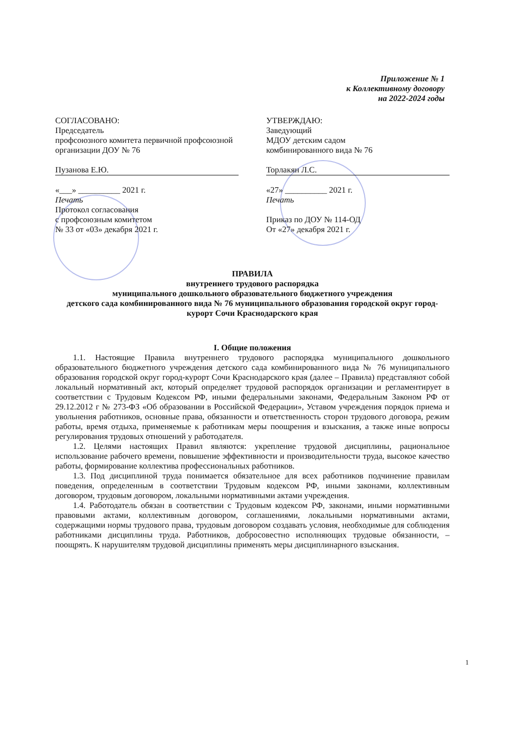Приложение № 1
к Коллективному договору
на 2022-2024 годы
СОГЛАСОВАНО:
Председатель
профсоюзного комитета первичной профсоюзной организации ДОУ № 76
Пузанова Е.Ю.
«___» __________ 2021 г.
Печать
Протокол согласования
с профсоюзным комитетом
№ 33 от «03» декабря 2021 г.
УТВЕРЖДАЮ:
Заведующий
МДОУ детским садом
комбинированного вида № 76
Торлакян Л.С.
«27» __________ 2021 г.
Печать
Приказ по ДОУ № 114-ОД
От «27» декабря 2021 г.
ПРАВИЛА
внутреннего трудового распорядка
муниципального дошкольного образовательного бюджетного учреждения
детского сада комбинированного вида № 76 муниципального образования городской округ город-курорт Сочи Краснодарского края
I. Общие положения
1.1. Настоящие Правила внутреннего трудового распорядка муниципального дошкольного образовательного бюджетного учреждения детского сада комбинированного вида № 76 муниципального образования городской округ город-курорт Сочи Краснодарского края (далее – Правила) представляют собой локальный нормативный акт, который определяет трудовой распорядок организации и регламентирует в соответствии с Трудовым Кодексом РФ, иными федеральными законами, Федеральным Законом РФ от 29.12.2012 г № 273-ФЗ «Об образовании в Российской Федерации», Уставом учреждения порядок приема и увольнения работников, основные права, обязанности и ответственность сторон трудового договора, режим работы, время отдыха, применяемые к работникам меры поощрения и взыскания, а также иные вопросы регулирования трудовых отношений у работодателя.
1.2. Целями настоящих Правил являются: укрепление трудовой дисциплины, рациональное использование рабочего времени, повышение эффективности и производительности труда, высокое качество работы, формирование коллектива профессиональных работников.
1.3. Под дисциплиной труда понимается обязательное для всех работников подчинение правилам поведения, определенным в соответствии Трудовым кодексом РФ, иными законами, коллективным договором, трудовым договором, локальными нормативными актами учреждения.
1.4. Работодатель обязан в соответствии с Трудовым кодексом РФ, законами, иными нормативными правовыми актами, коллективным договором, соглашениями, локальными нормативными актами, содержащими нормы трудового права, трудовым договором создавать условия, необходимые для соблюдения работниками дисциплины труда. Работников, добросовестно исполняющих трудовые обязанности, – поощрять. К нарушителям трудовой дисциплины применять меры дисциплинарного взыскания.
1